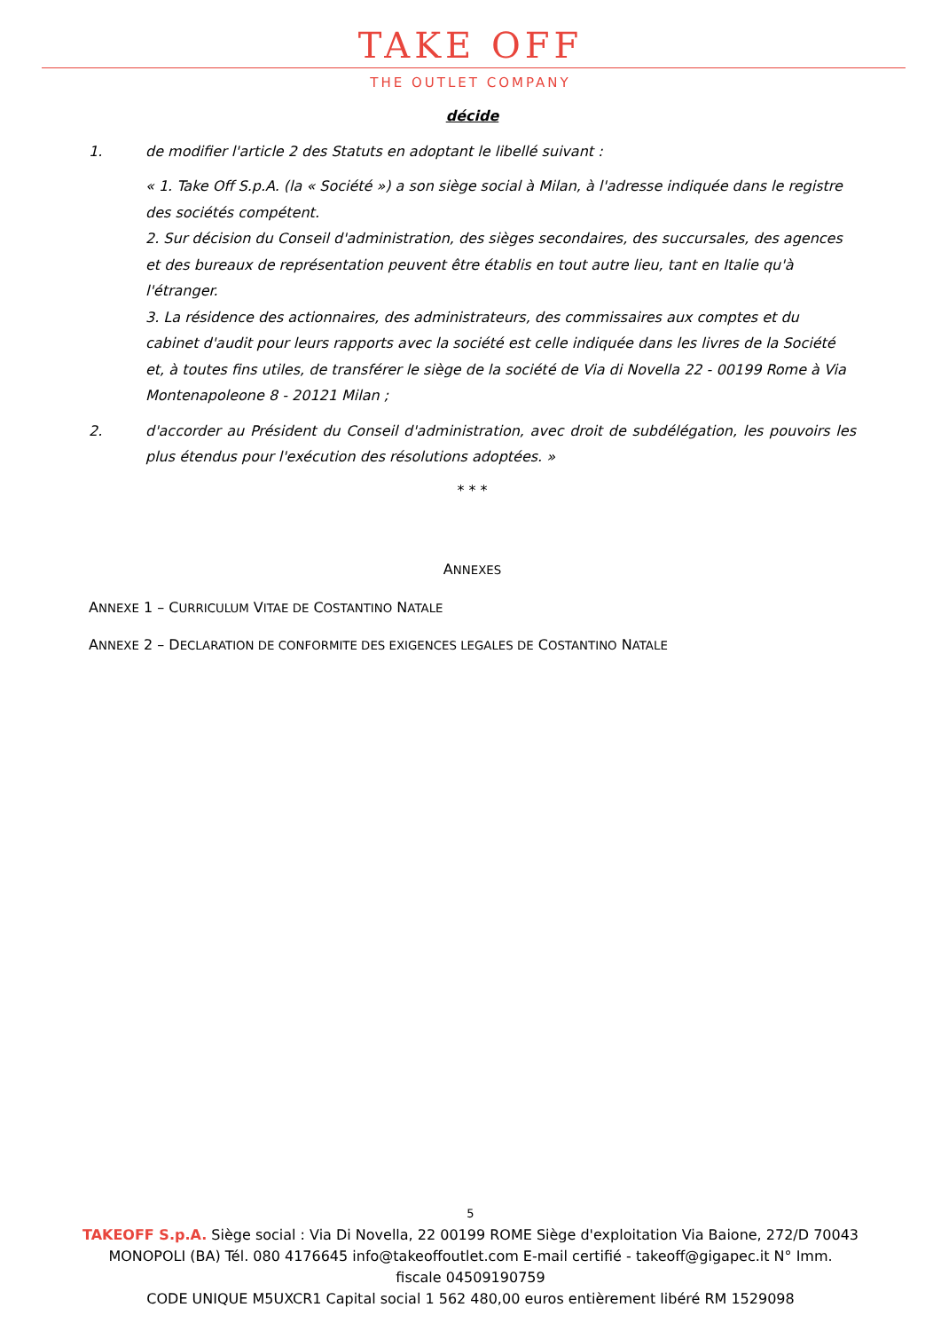TAKE OFF
THE OUTLET COMPANY
décide
1. de modifier l'article 2 des Statuts en adoptant le libellé suivant :
« 1. Take Off S.p.A. (la « Société ») a son siège social à Milan, à l'adresse indiquée dans le registre des sociétés compétent.
2. Sur décision du Conseil d'administration, des sièges secondaires, des succursales, des agences et des bureaux de représentation peuvent être établis en tout autre lieu, tant en Italie qu'à l'étranger.
3. La résidence des actionnaires, des administrateurs, des commissaires aux comptes et du cabinet d'audit pour leurs rapports avec la société est celle indiquée dans les livres de la Société
et, à toutes fins utiles, de transférer le siège de la société de Via di Novella 22 - 00199 Rome à Via Montenapoleone 8 - 20121 Milan ;
2. d'accorder au Président du Conseil d'administration, avec droit de subdélégation, les pouvoirs les plus étendus pour l'exécution des résolutions adoptées. »
* * *
ANNEXES
ANNEXE 1 – CURRICULUM VITAE DE COSTANTINO NATALE
ANNEXE 2 – DECLARATION DE CONFORMITE DES EXIGENCES LEGALES DE COSTANTINO NATALE
5
TAKEOFF S.p.A. Siège social : Via Di Novella, 22 00199 ROME Siège d'exploitation Via Baione, 272/D 70043
MONOPOLI (BA) Tél. 080 4176645 info@takeoffoutlet.com E-mail certifié - takeoff@gigapec.it N° Imm.
fiscale 04509190759
CODE UNIQUE M5UXCR1 Capital social 1 562 480,00 euros entièrement libéré RM 1529098